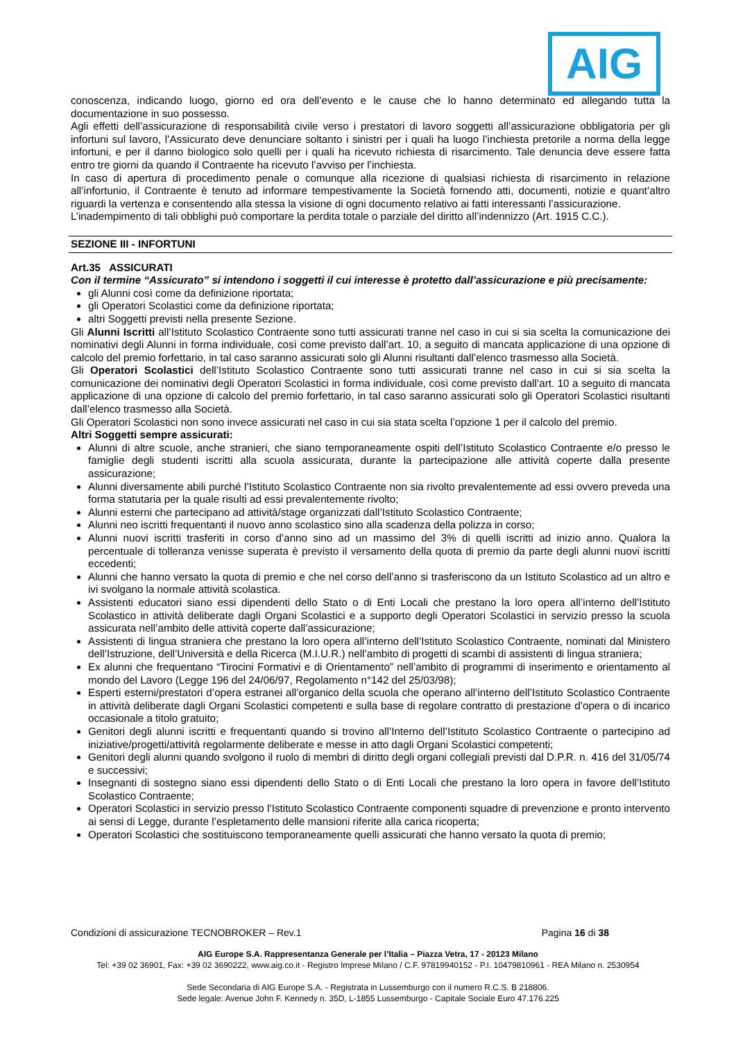AIG
conoscenza, indicando luogo, giorno ed ora dell’evento e le cause che lo hanno determinato ed allegando tutta la documentazione in suo possesso.
Agli effetti dell’assicurazione di responsabilità civile verso i prestatori di lavoro soggetti all’assicurazione obbligatoria per gli infortuni sul lavoro, l’Assicurato deve denunciare soltanto i sinistri per i quali ha luogo l’inchiesta pretorile a norma della legge infortuni, e per il danno biologico solo quelli per i quali ha ricevuto richiesta di risarcimento. Tale denuncia deve essere fatta entro tre giorni da quando il Contraente ha ricevuto l’avviso per l’inchiesta.
In caso di apertura di procedimento penale o comunque alla ricezione di qualsiasi richiesta di risarcimento in relazione all’infortunio, il Contraente è tenuto ad informare tempestivamente la Società fornendo atti, documenti, notizie e quant’altro riguardi la vertenza e consentendo alla stessa la visione di ogni documento relativo ai fatti interessanti l’assicurazione.
L’inadempimento di tali obblighi può comportare la perdita totale o parziale del diritto all’indennizzo (Art. 1915 C.C.).
SEZIONE III - INFORTUNI
Art.35 ASSICURATI
Con il termine “Assicurato” si intendono i soggetti il cui interesse è protetto dall’assicurazione e più precisamente:
gli Alunni così come da definizione riportata;
gli Operatori Scolastici come da definizione riportata;
altri Soggetti previsti nella presente Sezione.
Gli Alunni Iscritti all’Istituto Scolastico Contraente sono tutti assicurati tranne nel caso in cui si sia scelta la comunicazione dei nominativi degli Alunni in forma individuale, così come previsto dall’art. 10, a seguito di mancata applicazione di una opzione di calcolo del premio forfettario, in tal caso saranno assicurati solo gli Alunni risultanti dall’elenco trasmesso alla Società.
Gli Operatori Scolastici dell’Istituto Scolastico Contraente sono tutti assicurati tranne nel caso in cui si sia scelta la comunicazione dei nominativi degli Operatori Scolastici in forma individuale, così come previsto dall’art. 10 a seguito di mancata applicazione di una opzione di calcolo del premio forfettario, in tal caso saranno assicurati solo gli Operatori Scolastici risultanti dall’elenco trasmesso alla Società.
Gli Operatori Scolastici non sono invece assicurati nel caso in cui sia stata scelta l’opzione 1 per il calcolo del premio.
Altri Soggetti sempre assicurati:
Alunni di altre scuole, anche stranieri, che siano temporaneamente ospiti dell’Istituto Scolastico Contraente e/o presso le famiglie degli studenti iscritti alla scuola assicurata, durante la partecipazione alle attività coperte dalla presente assicurazione;
Alunni diversamente abili purché l’Istituto Scolastico Contraente non sia rivolto prevalentemente ad essi ovvero preveda una forma statutaria per la quale risulti ad essi prevalentemente rivolto;
Alunni esterni che partecipano ad attività/stage organizzati dall’Istituto Scolastico Contraente;
Alunni neo iscritti frequentanti il nuovo anno scolastico sino alla scadenza della polizza in corso;
Alunni nuovi iscritti trasferiti in corso d’anno sino ad un massimo del 3% di quelli iscritti ad inizio anno. Qualora la percentuale di tolleranza venisse superata è previsto il versamento della quota di premio da parte degli alunni nuovi iscritti eccedenti;
Alunni che hanno versato la quota di premio e che nel corso dell’anno si trasferiscono da un Istituto Scolastico ad un altro e ivi svolgano la normale attività scolastica.
Assistenti educatori siano essi dipendenti dello Stato o di Enti Locali che prestano la loro opera all’interno dell’Istituto Scolastico in attività deliberate dagli Organi Scolastici e a supporto degli Operatori Scolastici in servizio presso la scuola assicurata nell’ambito delle attività coperte dall’assicurazione;
Assistenti di lingua straniera che prestano la loro opera all’interno dell’Istituto Scolastico Contraente, nominati dal Ministero dell’Istruzione, dell’Università e della Ricerca (M.I.U.R.) nell’ambito di progetti di scambi di assistenti di lingua straniera;
Ex alunni che frequentano “Tirocini Formativi e di Orientamento” nell’ambito di programmi di inserimento e orientamento al mondo del Lavoro (Legge 196 del 24/06/97, Regolamento n°142 del 25/03/98);
Esperti esterni/prestatori d’opera estranei all’organico della scuola che operano all’interno dell’Istituto Scolastico Contraente in attività deliberate dagli Organi Scolastici competenti e sulla base di regolare contratto di prestazione d’opera o di incarico occasionale a titolo gratuito;
Genitori degli alunni iscritti e frequentanti quando si trovino all’Interno dell’Istituto Scolastico Contraente o partecipino ad iniziative/progetti/attività regolarmente deliberate e messe in atto dagli Organi Scolastici competenti;
Genitori degli alunni quando svolgono il ruolo di membri di diritto degli organi collegiali previsti dal D.P.R. n. 416 del 31/05/74 e successivi;
Insegnanti di sostegno siano essi dipendenti dello Stato o di Enti Locali che prestano la loro opera in favore dell’Istituto Scolastico Contraente;
Operatori Scolastici in servizio presso l’Istituto Scolastico Contraente componenti squadre di prevenzione e pronto intervento ai sensi di Legge, durante l’espletamento delle mansioni riferite alla carica ricoperta;
Operatori Scolastici che sostituiscono temporaneamente quelli assicurati che hanno versato la quota di premio;
Condizioni di assicurazione TECNOBROKER – Rev.1 Pagina 16 di 38
AIG Europe S.A. Rappresentanza Generale per l’Italia – Piazza Vetra, 17 - 20123 Milano
Tel: +39 02 36901, Fax: +39 02 3690222, www.aig.co.it - Registro Imprese Milano / C.F. 97819940152 - P.I. 10479810961 - REA Milano n. 2530954
Sede Secondaria di AIG Europe S.A. - Registrata in Lussemburgo con il numero R.C.S. B 218806.
Sede legale: Avenue John F. Kennedy n. 35D, L-1855 Lussemburgo - Capitale Sociale Euro 47.176.225